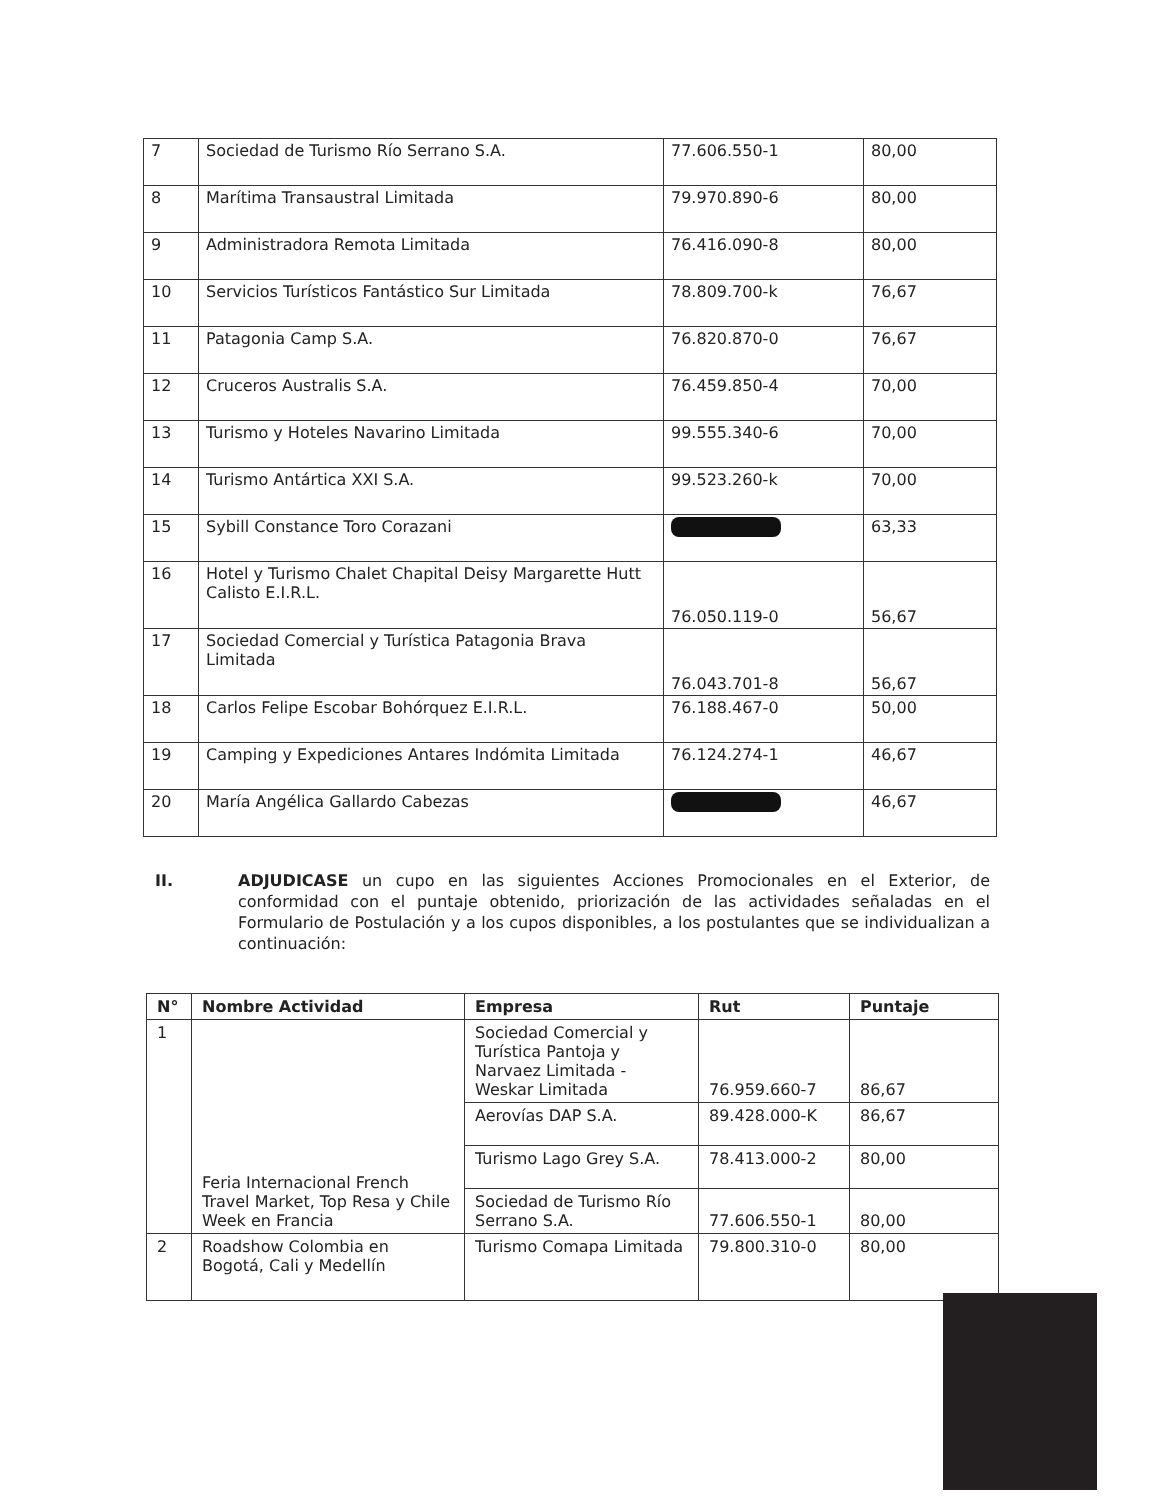| 7 | Sociedad de Turismo Río Serrano S.A. | 77.606.550-1 | 80,00 |
| 8 | Marítima Transaustral Limitada | 79.970.890-6 | 80,00 |
| 9 | Administradora Remota Limitada | 76.416.090-8 | 80,00 |
| 10 | Servicios Turísticos Fantástico Sur Limitada | 78.809.700-k | 76,67 |
| 11 | Patagonia Camp S.A. | 76.820.870-0 | 76,67 |
| 12 | Cruceros Australis S.A. | 76.459.850-4 | 70,00 |
| 13 | Turismo y Hoteles Navarino Limitada | 99.555.340-6 | 70,00 |
| 14 | Turismo Antártica XXI S.A. | 99.523.260-k | 70,00 |
| 15 | Sybill Constance Toro Corazani | | 63,33 |
| 16 | Hotel y Turismo Chalet Chapital Deisy Margarette Hutt Calisto E.I.R.L. | 76.050.119-0 | 56,67 |
| 17 | Sociedad Comercial y Turística Patagonia Brava Limitada | 76.043.701-8 | 56,67 |
| 18 | Carlos Felipe Escobar Bohórquez E.I.R.L. | 76.188.467-0 | 50,00 |
| 19 | Camping y Expediciones Antares Indómita Limitada | 76.124.274-1 | 46,67 |
| 20 | María Angélica Gallardo Cabezas | | 46,67 |
II.
ADJUDICASE un cupo en las siguientes Acciones Promocionales en el Exterior, de conformidad con el puntaje obtenido, priorización de las actividades señaladas en el Formulario de Postulación y a los cupos disponibles, a los postulantes que se individualizan a continuación:
| N° | Nombre Actividad | Empresa | Rut | Puntaje |
| --- | --- | --- | --- | --- |
| 1 | Feria Internacional French Travel Market, Top Resa y Chile Week en Francia | Sociedad Comercial y Turística Pantoja y Narvaez Limitada - Weskar Limitada | 76.959.660-7 | 86,67 |
| | | Aerovías DAP S.A. | 89.428.000-K | 86,67 |
| | | Turismo Lago Grey S.A. | 78.413.000-2 | 80,00 |
| | | Sociedad de Turismo Río Serrano S.A. | 77.606.550-1 | 80,00 |
| 2 | Roadshow Colombia en Bogotá, Cali y Medellín | Turismo Comapa Limitada | 79.800.310-0 | 80,00 |